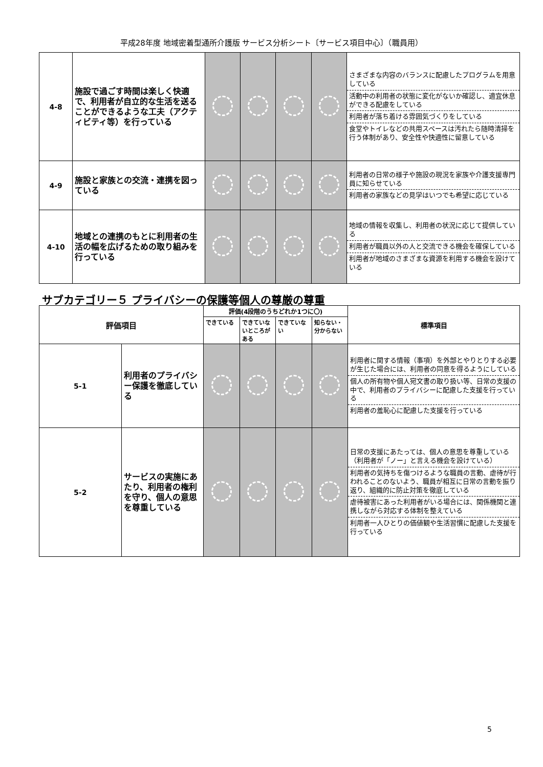平成28年度 地域密着型通所介護版 サービス分析シート〔サービス項目中心〕（職員用）
| 4-8 | 施設で過ごす時間は楽しく快適で、利用者が自立的な生活を送ることができるような工夫（アクティビティ等）を行っている | | | | | さまざまな内容のバランスに配慮したプログラムを用意している 活動中の利用者の状態に変化がないか確認し、適宜休息ができる配慮をしている 利用者が落ち着ける雰囲気づくりをしている 食堂やトイレなどの共用スペースは汚れたら随時清掃を行う体制があり、安全性や快適性に留意している |
| 4-9 | 施設と家族との交流・連携を図っている | | | | | 利用者の日常の様子や施設の現況を家族や介護支援専門員に知らせている 利用者の家族などの見学はいつでも希望に応じている |
| 4-10 | 地域との連携のもとに利用者の生活の幅を広げるための取り組みを行っている | | | | | 地域の情報を収集し、利用者の状況に応じて提供している 利用者が職員以外の人と交流できる機会を確保している 利用者が地域のさまざまな資源を利用する機会を設けている |
サブカテゴリー５ プライバシーの保護等個人の尊厳の尊重
| 評価項目 | | 評価(4段階のうちどれか1つに〇) | | | | 標準項目 |
| --- | --- | --- | --- | --- | --- | --- |
| | | できている | できていないところがある | できていない | 知らない・分からない | |
| 5-1 | 利用者のプライバシー保護を徹底している | | | | | 利用者に関する情報（事項）を外部とやりとりする必要が生じた場合には、利用者の同意を得るようにしている 個人の所有物や個人宛文書の取り扱い等、日常の支援の中で、利用者のプライバシーに配慮した支援を行っている 利用者の羞恥心に配慮した支援を行っている |
| 5-2 | サービスの実施にあたり、利用者の権利を守り、個人の意思を尊重している | | | | | 日常の支援にあたっては、個人の意思を尊重している（利用者が「ノー」と言える機会を設けている） 利用者の気持ちを傷つけるような職員の言動、虐待が行われることのないよう、職員が相互に日常の言動を振り返り、組織的に防止対策を徹底している 虐待被害にあった利用者がいる場合には、関係機関と連携しながら対応する体制を整えている 利用者一人ひとりの価値観や生活習慣に配慮した支援を行っている |
5